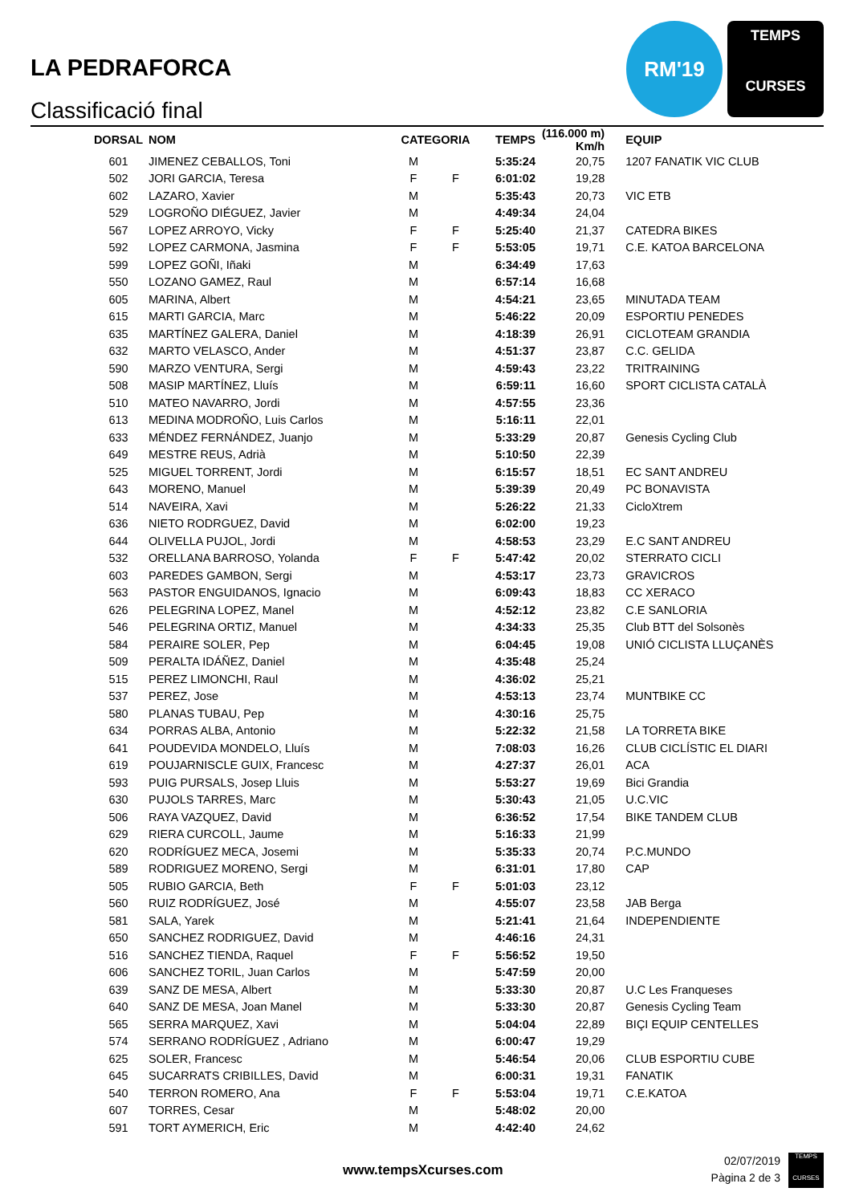LA PEDRAFORCA
Classificació final
RM'19
TEMPS
CURSES
| DORSAL | NOM | CATEGORIA | | TEMPS | (116.000 m) Km/h | EQUIP |
| --- | --- | --- | --- | --- | --- | --- |
| 601 | JIMENEZ CEBALLOS, Toni | M | | 5:35:24 | 20,75 | 1207 FANATIK VIC CLUB |
| 502 | JORI GARCIA, Teresa | F | F | 6:01:02 | 19,28 | |
| 602 | LAZARO, Xavier | M | | 5:35:43 | 20,73 | VIC ETB |
| 529 | LOGROÑO DIÉGUEZ, Javier | M | | 4:49:34 | 24,04 | |
| 567 | LOPEZ ARROYO, Vicky | F | F | 5:25:40 | 21,37 | CATEDRA BIKES |
| 592 | LOPEZ CARMONA, Jasmina | F | F | 5:53:05 | 19,71 | C.E. KATOA BARCELONA |
| 599 | LOPEZ GOÑI, Iñaki | M | | 6:34:49 | 17,63 | |
| 550 | LOZANO GAMEZ, Raul | M | | 6:57:14 | 16,68 | |
| 605 | MARINA, Albert | M | | 4:54:21 | 23,65 | MINUTADA TEAM |
| 615 | MARTI GARCIA, Marc | M | | 5:46:22 | 20,09 | ESPORTIU PENEDES |
| 635 | MARTÍNEZ GALERA, Daniel | M | | 4:18:39 | 26,91 | CICLOTEAM GRANDIA |
| 632 | MARTO VELASCO, Ander | M | | 4:51:37 | 23,87 | C.C. GELIDA |
| 590 | MARZO VENTURA, Sergi | M | | 4:59:43 | 23,22 | TRITRAINING |
| 508 | MASIP MARTÍNEZ, Lluís | M | | 6:59:11 | 16,60 | SPORT CICLISTA CATALÀ |
| 510 | MATEO NAVARRO, Jordi | M | | 4:57:55 | 23,36 | |
| 613 | MEDINA MODROÑO, Luis Carlos | M | | 5:16:11 | 22,01 | |
| 633 | MÉNDEZ FERNÁNDEZ, Juanjo | M | | 5:33:29 | 20,87 | Genesis Cycling Club |
| 649 | MESTRE REUS, Adrià | M | | 5:10:50 | 22,39 | |
| 525 | MIGUEL TORRENT, Jordi | M | | 6:15:57 | 18,51 | EC SANT ANDREU |
| 643 | MORENO, Manuel | M | | 5:39:39 | 20,49 | PC BONAVISTA |
| 514 | NAVEIRA, Xavi | M | | 5:26:22 | 21,33 | CicloXtrem |
| 636 | NIETO RODRGUEZ, David | M | | 6:02:00 | 19,23 | |
| 644 | OLIVELLA PUJOL, Jordi | M | | 4:58:53 | 23,29 | E.C SANT ANDREU |
| 532 | ORELLANA BARROSO, Yolanda | F | F | 5:47:42 | 20,02 | STERRATO CICLI |
| 603 | PAREDES GAMBON, Sergi | M | | 4:53:17 | 23,73 | GRAVICROS |
| 563 | PASTOR ENGUIDANOS, Ignacio | M | | 6:09:43 | 18,83 | CC XERACO |
| 626 | PELEGRINA LOPEZ, Manel | M | | 4:52:12 | 23,82 | C.E SANLORIA |
| 546 | PELEGRINA ORTIZ, Manuel | M | | 4:34:33 | 25,35 | Club BTT del Solsonès |
| 584 | PERAIRE SOLER, Pep | M | | 6:04:45 | 19,08 | UNIÓ CICLISTA LLUÇANÈS |
| 509 | PERALTA IDÁÑEZ, Daniel | M | | 4:35:48 | 25,24 | |
| 515 | PEREZ LIMONCHI, Raul | M | | 4:36:02 | 25,21 | |
| 537 | PEREZ, Jose | M | | 4:53:13 | 23,74 | MUNTBIKE CC |
| 580 | PLANAS TUBAU, Pep | M | | 4:30:16 | 25,75 | |
| 634 | PORRAS ALBA, Antonio | M | | 5:22:32 | 21,58 | LA TORRETA BIKE |
| 641 | POUDEVIDA MONDELO, Lluís | M | | 7:08:03 | 16,26 | CLUB CICLÍSTIC EL DIARI |
| 619 | POUJARNISCLE GUIX, Francesc | M | | 4:27:37 | 26,01 | ACA |
| 593 | PUIG PURSALS, Josep Lluis | M | | 5:53:27 | 19,69 | Bici Grandia |
| 630 | PUJOLS TARRES, Marc | M | | 5:30:43 | 21,05 | U.C.VIC |
| 506 | RAYA VAZQUEZ, David | M | | 6:36:52 | 17,54 | BIKE TANDEM CLUB |
| 629 | RIERA CURCOLL, Jaume | M | | 5:16:33 | 21,99 | |
| 620 | RODRÍGUEZ MECA, Josemi | M | | 5:35:33 | 20,74 | P.C.MUNDO |
| 589 | RODRIGUEZ MORENO, Sergi | M | | 6:31:01 | 17,80 | CAP |
| 505 | RUBIO GARCIA, Beth | F | F | 5:01:03 | 23,12 | |
| 560 | RUIZ RODRÍGUEZ, José | M | | 4:55:07 | 23,58 | JAB Berga |
| 581 | SALA, Yarek | M | | 5:21:41 | 21,64 | INDEPENDIENTE |
| 650 | SANCHEZ RODRIGUEZ, David | M | | 4:46:16 | 24,31 | |
| 516 | SANCHEZ TIENDA, Raquel | F | F | 5:56:52 | 19,50 | |
| 606 | SANCHEZ TORIL, Juan Carlos | M | | 5:47:59 | 20,00 | |
| 639 | SANZ DE MESA, Albert | M | | 5:33:30 | 20,87 | U.C Les Franqueses |
| 640 | SANZ DE MESA, Joan Manel | M | | 5:33:30 | 20,87 | Genesis Cycling Team |
| 565 | SERRA MARQUEZ, Xavi | M | | 5:04:04 | 22,89 | BIÇI EQUIP CENTELLES |
| 574 | SERRANO RODRÍGUEZ , Adriano | M | | 6:00:47 | 19,29 | |
| 625 | SOLER, Francesc | M | | 5:46:54 | 20,06 | CLUB ESPORTIU CUBE |
| 645 | SUCARRATS CRIBILLES, David | M | | 6:00:31 | 19,31 | FANATIK |
| 540 | TERRON ROMERO, Ana | F | F | 5:53:04 | 19,71 | C.E.KATOA |
| 607 | TORRES, Cesar | M | | 5:48:02 | 20,00 | |
| 591 | TORT AYMERICH, Eric | M | | 4:42:40 | 24,62 | |
www.tempsXcurses.com
02/07/2019
Pàgina 2 de 3
TEMPS
CURSES